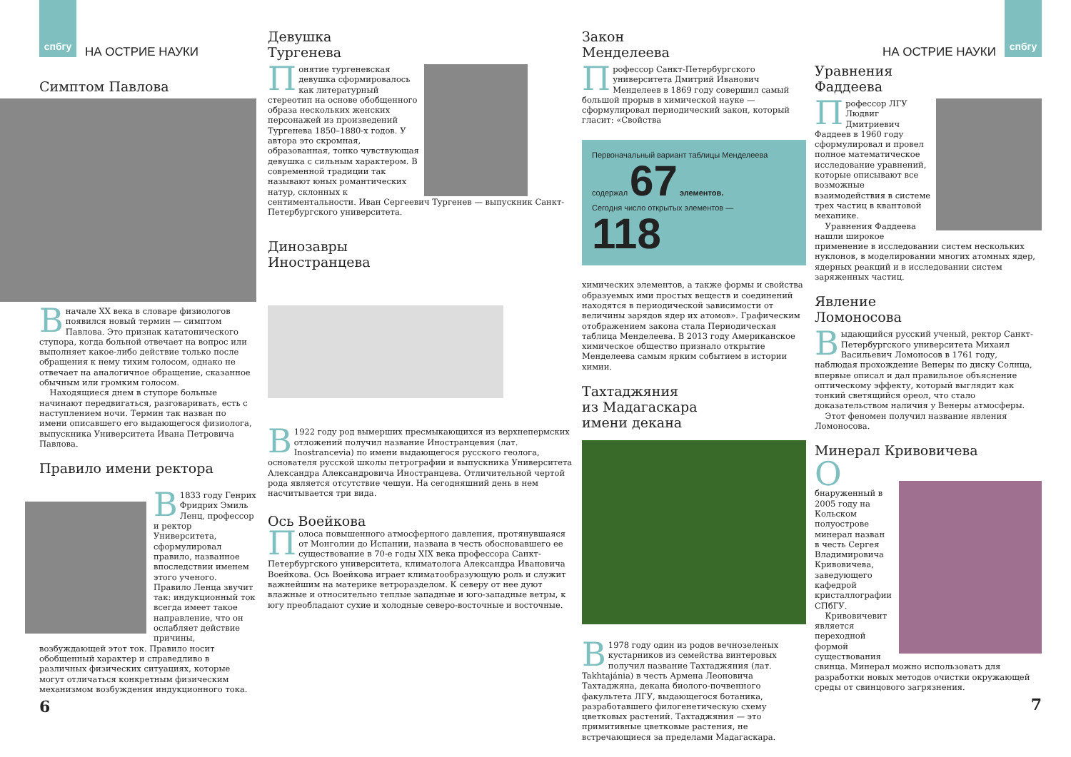спбгу НА ОСТРИЕ НАУКИ
Симптом Павлова
Вначале XX века в словаре физиологов появился новый термин — симптом Павлова. Это признак кататонического ступора, когда больной отвечает на вопрос или выполняет какое-либо действие только после обращения к нему тихим голосом, однако не отвечает на аналогичное обращение, сказанное обычным или громким голосом.
Находящиеся днем в ступоре больные начинают передвигаться, разговаривать, есть с наступлением ночи. Термин так назван по имени описавшего его выдающегося физиолога, выпускника Университета Ивана Петровича Павлова.
Правило имени ректора
В 1833 году Генрих Фридрих Эмиль Ленц, профессор и ректор Университета, сформулировал правило, названное впоследствии именем этого ученого. Правило Ленца звучит так: индукционный ток всегда имеет такое направление, что он ослабляет действие причины, возбуждающей этот ток. Правило носит обобщенный характер и справедливо в различных физических ситуациях, которые могут отличаться конкретным физическим механизмом возбуждения индукционного тока.
6
Девушка
Тургенева
Понятие тургеневская девушка сформировалось как литературный стереотип на основе обобщенного образа нескольких женских персонажей из произведений Тургенева 1850–1880-х годов. У автора это скромная, образованная, тонко чувствующая девушка с сильным характером. В современной традиции так называют юных романтических натур, склонных к сентиментальности. Иван Сергеевич Тургенев — выпускник Санкт-Петербургского университета.
Динозавры
Иностранцева
В 1922 году род вымерших пресмыкающихся из верхнепермских отложений получил название Иностранцевия (лат. Inostrancevia) по имени выдающегося русского геолога, основателя русской школы петрографии и выпускника Университета Александра Александровича Иностранцева. Отличительной чертой рода является отсутствие чешуи. На сегодняшний день в нем насчитывается три вида.
Ось Воейкова
Полоса повышенного атмосферного давления, протянувшаяся от Монголии до Испании, названа в честь обосновавшего ее существование в 70-е годы XIX века профессора Санкт-Петербургского университета, климатолога Александра Ивановича Воейкова. Ось Воейкова играет климатообразующую роль и служит важнейшим на материке ветроразделом. К северу от нее дуют влажные и относительно теплые западные и юго-западные ветры, к югу преобладают сухие и холодные северо-восточные и восточные.
Закон
Менделеева
Профессор Санкт-Петербургского университета Дмитрий Иванович Менделеев в 1869 году совершил самый большой прорыв в химической науке — сформулировал периодический закон, который гласит: «Свойства
Первоначальный вариант таблицы Менделеева содержал 67 элементов.
Сегодня число открытых элементов — 118
химических элементов, а также формы и свойства образуемых ими простых веществ и соединений находятся в периодической зависимости от величины зарядов ядер их атомов». Графическим отображением закона стала Периодическая таблица Менделеева. В 2013 году Американское химическое общество признало открытие Менделеева самым ярким событием в истории химии.
Тахтаджяния
из Мадагаскара
имени декана
В 1978 году один из родов вечнозеленых кустарников из семейства винтеровых получил название Тахтаджяния (лат. Takhtajánia) в честь Армена Леоновича Тахтаджяна, декана биолого-почвенного факультета ЛГУ, выдающегося ботаника, разработавшего филогенетическую схему цветковых растений. Тахтаджяния — это примитивные цветковые растения, не встречающиеся за пределами Мадагаскара.
НА ОСТРИЕ НАУКИ спбгу
Уравнения
Фаддеева
Профессор ЛГУ Людвиг Дмитриевич Фаддеев в 1960 году сформулировал и провел полное математическое исследование уравнений, которые описывают все возможные взаимодействия в системе трех частиц в квантовой механике.
Уравнения Фаддеева нашли широкое применение в исследовании систем нескольких нуклонов, в моделировании многих атомных ядер, ядерных реакций и в исследовании систем заряженных частиц.
Явление
Ломоносова
Выдающийся русский ученый, ректор Санкт-Петербургского университета Михаил Васильевич Ломоносов в 1761 году, наблюдая прохождение Венеры по диску Солнца, впервые описал и дал правильное объяснение оптическому эффекту, который выглядит как тонкий светящийся ореол, что стало доказательством наличия у Венеры атмосферы.
Этот феномен получил название явления Ломоносова.
Минерал Кривовичева
Обнаруженный в 2005 году на Кольском полуострове минерал назван в честь Сергея Владимировича Кривовичева, заведующего кафедрой кристаллографии СПбГУ.
Кривовичевит является переходной формой существования свинца. Минерал можно использовать для разработки новых методов очистки окружающей среды от свинцового загрязнения.
7